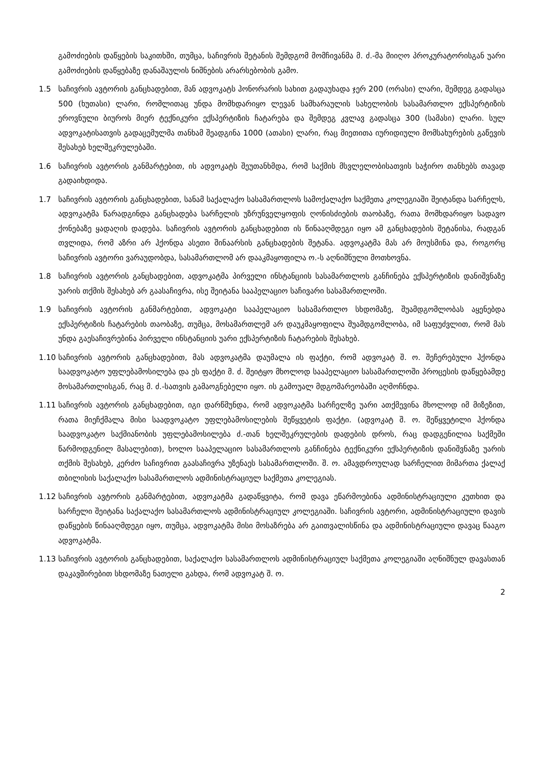გამოძიების დაწყების საკითხში, თუმცა, საჩივრის შეტანის შემდგომ მომჩივანმა მ. ძ.-მა მიიღო პროკურატორისგან უარი გამოძიების დაწყებაზე დანაშაულის ნიშნების არარსებობის გამო.
1.5 საჩივრის ავტორის განცხადებით, მან ადვოკატს ჰონორარის სახით გადაუხადა ჯერ 200 (ორასი) ლარი, შემდეგ გადასცა 500 (ხუთასი) ლარი, რომლითაც უნდა მომხდარიყო ლევან სამხარაულის სახელობის სასამართლო ექსპერტიზის ეროვნული ბიუროს მიერ ტექნიკური ექსპერტიზის ჩატარება და შემდეგ კვლავ გადასცა 300 (სამასი) ლარი. სულ ადვოკატისათვის გადაცემულმა თანხამ შეადგინა 1000 (ათასი) ლარი, რაც მიეთითა იურიდიული მომსახურების გაწევის შესახებ ხელშეკრულებაში.
1.6 საჩივრის ავტორის განმარტებით, ის ადვოკატს შეუთანხმდა, რომ საქმის მსვლელობისათვის საჭირო თანხებს თავად გადაიხდიდა.
1.7 საჩივრის ავტორის განცხადებით, სანამ საქალაქო სასამართლოს სამოქალაქო საქმეთა კოლეგიაში შეიტანდა სარჩელს, ადვოკატმა წარადგინდა განცხადება სარჩელის უზრუნველყოფის ღონისძიების თაობაზე, რათა მომხდარიყო სადავო ქონებაზე ყადაღის დადება. საჩივრის ავტორის განცხადებით ის წინააღმდეგი იყო ამ განცხადების შეტანისა, რადგან თვლიდა, რომ აზრი არ ჰქონდა ასეთი შინაარსის განცხადების შეტანა. ადვოკატმა მას არ მოუსმინა და, როგორც საჩივრის ავტორი ვარაუდობდა, სასამართლომ არ დააკმაყოფილა ო.-ს აღნიშნული მოთხოვნა.
1.8 საჩივრის ავტორის განცხადებით, ადვოკატმა პირველი ინსტანციის სასამართლოს განჩინება ექსპერტიზის დანიშვნაზე უარის თქმის შესახებ არ გაასაჩივრა, ისე შეიტანა სააპელაციო საჩივარი სასამართლოში.
1.9 საჩივრის ავტორის განმარტებით, ადვოკატი სააპელაციო სასამართლო სხდომაზე, შუამდგომლობას აყენებდა ექსპერტიზის ჩატარების თაობაზე, თუმცა, მოსამართლემ არ დაუკმაყოფილა შუამდგომლობა, იმ საფუძვლით, რომ მას უნდა გაესაჩივრებინა პირველი ინსტანციის უარი ექსპერტიზის ჩატარების შესახებ.
1.10 საჩივრის ავტორის განცხადებით, მას ადვოკატმა დაუმალა ის ფაქტი, რომ ადვოკატ შ. ო. შეჩერებული ჰქონდა საადვოკატო უფლებამოსილება და ეს ფაქტი მ. ძ. შეიტყო მხოლოდ სააპელაციო სასამართლოში პროცესის დაწყებამდე მოსამართლისგან, რაც მ. ძ.-სათვის გამაოგნებელი იყო. ის გამოუალ მდგომარეობაში აღმოჩნდა.
1.11 საჩივრის ავტორის განცხადებით, იგი დარწმუნდა, რომ ადვოკატმა სარჩელზე უარი ათქმევინა მხოლოდ იმ მიზეზით, რათა მიეჩქმალა მისი საადვოკატო უფლებამოსილების შეწყვეტის ფაქტი. (ადვოკატ შ. ო. შეწყვეტილი ჰქონდა საადვოკატო საქმიანობის უფლებამოსილება ძ.-თან ხელშეკრულების დადების დროს, რაც დადგენილია საქმეში წარმოდგენილ მასალებით), ხოლო სააპელაციო სასამართლოს განჩინება ტექნიკური ექსპერტიზის დანიშვნაზე უარის თქმის შესახებ, კერძო საჩივრით გაასაჩივრა უზენაეს სასამართლოში. შ. ო. ამავდროულად სარჩელით მიმართა ქალაქ თბილისის საქალაქო სასამართლოს ადმინისტრაციულ საქმეთა კოლეგიას.
1.12 საჩივრის ავტორის განმარტებით, ადვოკატმა გადაწყვიტა, რომ დავა ეწარმოებინა ადმინისტრაციული კუთხით და სარჩელი შეიტანა საქალაქო სასამართლოს ადმინისტრაციულ კოლეგიაში. საჩივრის ავტორი, ადმინისტრაციული დავის დაწყების წინააღმდეგი იყო, თუმცა, ადვოკატმა მისი მოსაზრება არ გაითვალისწინა და ადმინისტრაციული დავაც წააგო ადვოკატმა.
1.13 საჩივრის ავტორის განცხადებით, საქალაქო სასამართლოს ადმინისტრაციულ საქმეთა კოლეგიაში აღნიშნულ დავასთან დაკავშირებით სხდომაზე ნათელი გახდა, რომ ადვოკატ შ. ო.
2